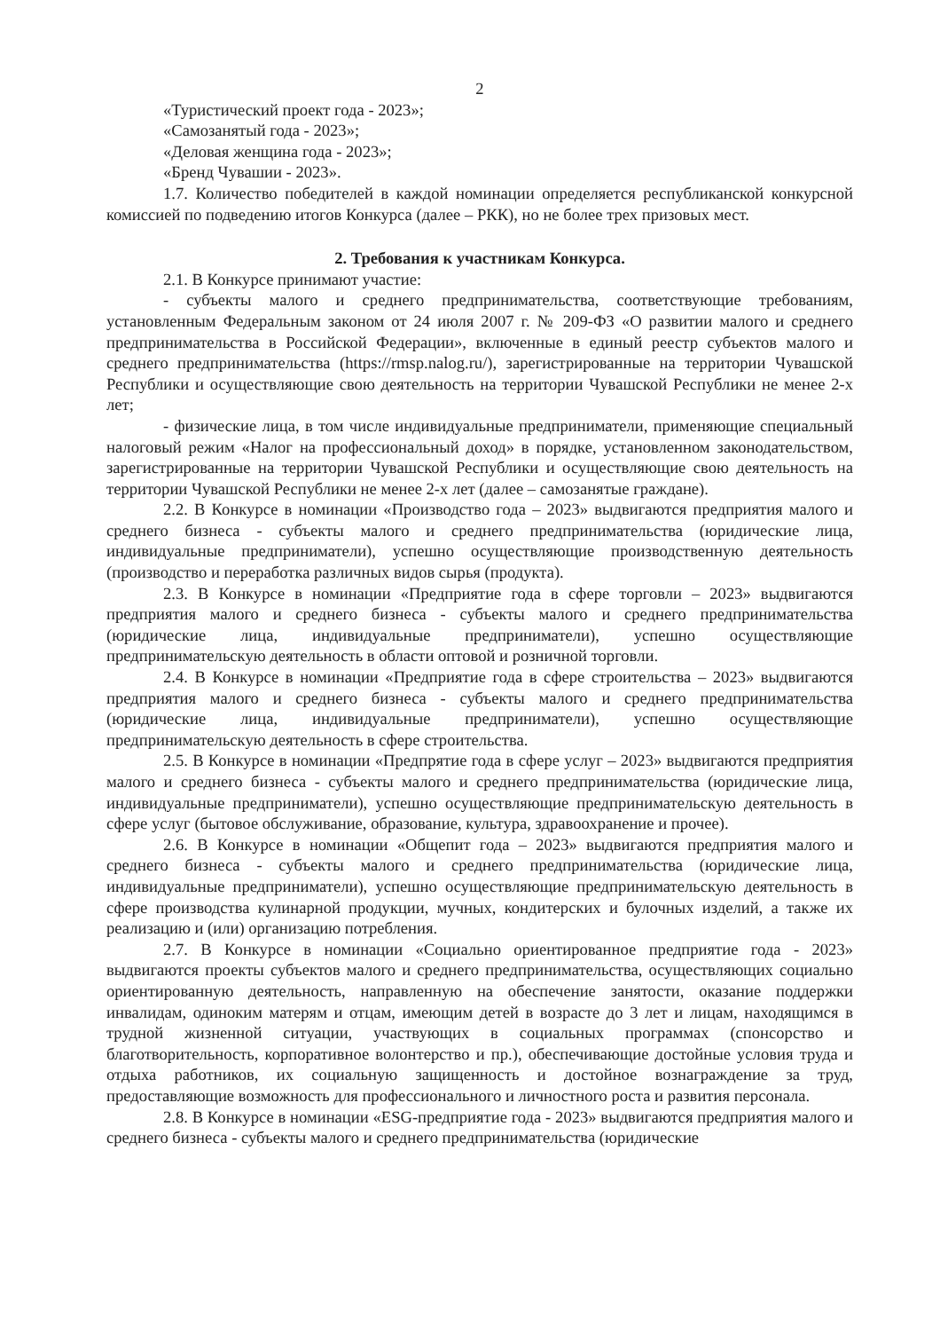2
«Туристический проект года - 2023»;
«Самозанятый года - 2023»;
«Деловая женщина года - 2023»;
«Бренд Чувашии - 2023».
1.7. Количество победителей в каждой номинации определяется республиканской конкурсной комиссией по подведению итогов Конкурса (далее – РКК), но не более трех призовых мест.
2. Требования к участникам Конкурса.
2.1. В Конкурсе принимают участие:
- субъекты малого и среднего предпринимательства, соответствующие требованиям, установленным Федеральным законом от 24 июля 2007 г. № 209-ФЗ «О развитии малого и среднего предпринимательства в Российской Федерации», включенные в единый реестр субъектов малого и среднего предпринимательства (https://rmsp.nalog.ru/), зарегистрированные на территории Чувашской Республики и осуществляющие свою деятельность на территории Чувашской Республики не менее 2-х лет;
- физические лица, в том числе индивидуальные предприниматели, применяющие специальный налоговый режим «Налог на профессиональный доход» в порядке, установленном законодательством, зарегистрированные на территории Чувашской Республики и осуществляющие свою деятельность на территории Чувашской Республики не менее 2-х лет (далее – самозанятые граждане).
2.2. В Конкурсе в номинации «Производство года – 2023» выдвигаются предприятия малого и среднего бизнеса - субъекты малого и среднего предпринимательства (юридические лица, индивидуальные предприниматели), успешно осуществляющие производственную деятельность (производство и переработка различных видов сырья (продукта).
2.3. В Конкурсе в номинации «Предприятие года в сфере торговли – 2023» выдвигаются предприятия малого и среднего бизнеса - субъекты малого и среднего предпринимательства (юридические лица, индивидуальные предприниматели), успешно осуществляющие предпринимательскую деятельность в области оптовой и розничной торговли.
2.4. В Конкурсе в номинации «Предприятие года в сфере строительства – 2023» выдвигаются предприятия малого и среднего бизнеса - субъекты малого и среднего предпринимательства (юридические лица, индивидуальные предприниматели), успешно осуществляющие предпринимательскую деятельность в сфере строительства.
2.5. В Конкурсе в номинации «Предпрятие года в сфере услуг – 2023» выдвигаются предприятия малого и среднего бизнеса - субъекты малого и среднего предпринимательства (юридические лица, индивидуальные предприниматели), успешно осуществляющие предпринимательскую деятельность в сфере услуг (бытовое обслуживание, образование, культура, здравоохранение и прочее).
2.6. В Конкурсе в номинации «Общепит года – 2023» выдвигаются предприятия малого и среднего бизнеса - субъекты малого и среднего предпринимательства (юридические лица, индивидуальные предприниматели), успешно осуществляющие предпринимательскую деятельность в сфере производства кулинарной продукции, мучных, кондитерских и булочных изделий, а также их реализацию и (или) организацию потребления.
2.7. В Конкурсе в номинации «Социально ориентированное предприятие года - 2023» выдвигаются проекты субъектов малого и среднего предпринимательства, осуществляющих социально ориентированную деятельность, направленную на обеспечение занятости, оказание поддержки инвалидам, одиноким матерям и отцам, имеющим детей в возрасте до 3 лет и лицам, находящимся в трудной жизненной ситуации, участвующих в социальных программах (спонсорство и благотворительность, корпоративное волонтерство и пр.), обеспечивающие достойные условия труда и отдыха работников, их социальную защищенность и достойное вознаграждение за труд, предоставляющие возможность для профессионального и личностного роста и развития персонала.
2.8. В Конкурсе в номинации «ESG-предприятие года - 2023» выдвигаются предприятия малого и среднего бизнеса - субъекты малого и среднего предпринимательства (юридические